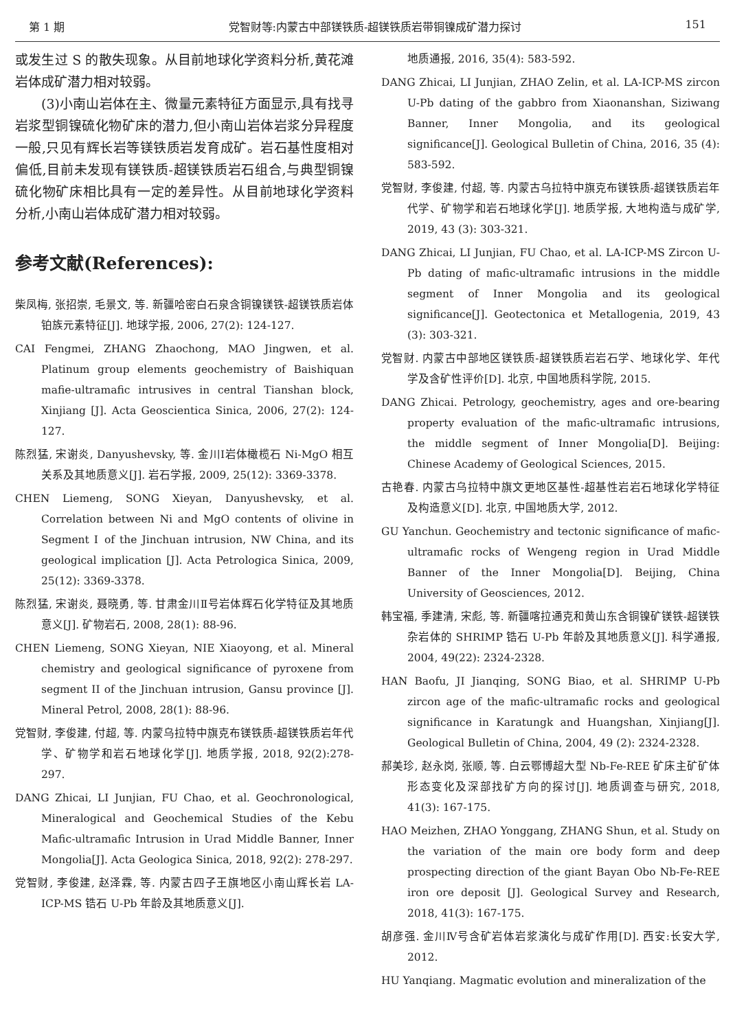第 1 期 党智财等:内蒙古中部镁铁质-超镁铁质岩带铜镍成矿潜力探讨 151
或发生过 S 的散失现象。从目前地球化学资料分析,黄花滩岩体成矿潜力相对较弱。
(3)小南山岩体在主、微量元素特征方面显示,具有找寻岩浆型铜镍硫化物矿床的潜力,但小南山岩体岩浆分异程度一般,只见有辉长岩等镁铁质岩发育成矿。岩石基性度相对偏低,目前未发现有镁铁质-超镁铁质岩石组合,与典型铜镍硫化物矿床相比具有一定的差异性。从目前地球化学资料分析,小南山岩体成矿潜力相对较弱。
参考文献(References):
柴凤梅, 张招崇, 毛景文, 等. 新疆哈密白石泉含铜镍镁铁-超镁铁质岩体铂族元素特征[J]. 地球学报, 2006, 27(2): 124-127.
CAI Fengmei, ZHANG Zhaochong, MAO Jingwen, et al. Platinum group elements geochemistry of Baishiquan mafie-ultramafic intrusives in central Tianshan block, Xinjiang [J]. Acta Geoscientica Sinica, 2006, 27(2): 124-127.
陈烈猛, 宋谢炎, Danyushevsky, 等. 金川Ⅰ岩体橄榄石 Ni-MgO 相互关系及其地质意义[J]. 岩石学报, 2009, 25(12): 3369-3378.
CHEN Liemeng, SONG Xieyan, Danyushevsky, et al. Correlation between Ni and MgO contents of olivine in Segment Ⅰ of the Jinchuan intrusion, NW China, and its geological implication [J]. Acta Petrologica Sinica, 2009, 25(12): 3369-3378.
陈烈猛, 宋谢炎, 聂晓勇, 等. 甘肃金川Ⅱ号岩体辉石化学特征及其地质意义[J]. 矿物岩石, 2008, 28(1): 88-96.
CHEN Liemeng, SONG Xieyan, NIE Xiaoyong, et al. Mineral chemistry and geological significance of pyroxene from segment II of the Jinchuan intrusion, Gansu province [J]. Mineral Petrol, 2008, 28(1): 88-96.
党智财, 李俊建, 付超, 等. 内蒙乌拉特中旗克布镁铁质-超镁铁质岩年代学、矿物学和岩石地球化学[J]. 地质学报, 2018, 92(2):278-297.
DANG Zhicai, LI Junjian, FU Chao, et al. Geochronological, Mineralogical and Geochemical Studies of the Kebu Mafic-ultramafic Intrusion in Urad Middle Banner, Inner Mongolia[J]. Acta Geologica Sinica, 2018, 92(2): 278-297.
党智财, 李俊建, 赵泽霖, 等. 内蒙古四子王旗地区小南山辉长岩 LA-ICP-MS 锆石 U-Pb 年龄及其地质意义[J].
地质通报, 2016, 35(4): 583-592.
DANG Zhicai, LI Junjian, ZHAO Zelin, et al. LA-ICP-MS zircon U-Pb dating of the gabbro from Xiaonanshan, Siziwang Banner, Inner Mongolia, and its geological significance[J]. Geological Bulletin of China, 2016, 35 (4): 583-592.
党智财, 李俊建, 付超, 等. 内蒙古乌拉特中旗克布镁铁质-超镁铁质岩年代学、矿物学和岩石地球化学[J]. 地质学报, 大地构造与成矿学, 2019, 43 (3): 303-321.
DANG Zhicai, LI Junjian, FU Chao, et al. LA-ICP-MS Zircon U-Pb dating of mafic-ultramafic intrusions in the middle segment of Inner Mongolia and its geological significance[J]. Geotectonica et Metallogenia, 2019, 43 (3): 303-321.
党智财. 内蒙古中部地区镁铁质-超镁铁质岩岩石学、地球化学、年代学及含矿性评价[D]. 北京, 中国地质科学院, 2015.
DANG Zhicai. Petrology, geochemistry, ages and ore-bearing property evaluation of the mafic-ultramafic intrusions, the middle segment of Inner Mongolia[D]. Beijing: Chinese Academy of Geological Sciences, 2015.
古艳春. 内蒙古乌拉特中旗文更地区基性-超基性岩岩石地球化学特征及构造意义[D]. 北京, 中国地质大学, 2012.
GU Yanchun. Geochemistry and tectonic significance of mafic-ultramafic rocks of Wengeng region in Urad Middle Banner of the Inner Mongolia[D]. Beijing, China University of Geosciences, 2012.
韩宝福, 季建清, 宋彪, 等. 新疆喀拉通克和黄山东含铜镍矿镁铁-超镁铁杂岩体的 SHRIMP 锆石 U-Pb 年龄及其地质意义[J]. 科学通报, 2004, 49(22): 2324-2328.
HAN Baofu, JI Jianqing, SONG Biao, et al. SHRIMP U-Pb zircon age of the mafic-ultramafic rocks and geological significance in Karatungk and Huangshan, Xinjiang[J]. Geological Bulletin of China, 2004, 49 (2): 2324-2328.
郝美珍, 赵永岗, 张顺, 等. 白云鄂博超大型 Nb-Fe-REE 矿床主矿矿体形态变化及深部找矿方向的探讨[J]. 地质调查与研究, 2018, 41(3): 167-175.
HAO Meizhen, ZHAO Yonggang, ZHANG Shun, et al. Study on the variation of the main ore body form and deep prospecting direction of the giant Bayan Obo Nb-Fe-REE iron ore deposit [J]. Geological Survey and Research, 2018, 41(3): 167-175.
胡彦强. 金川Ⅳ号含矿岩体岩浆演化与成矿作用[D]. 西安:长安大学, 2012.
HU Yanqiang. Magmatic evolution and mineralization of the